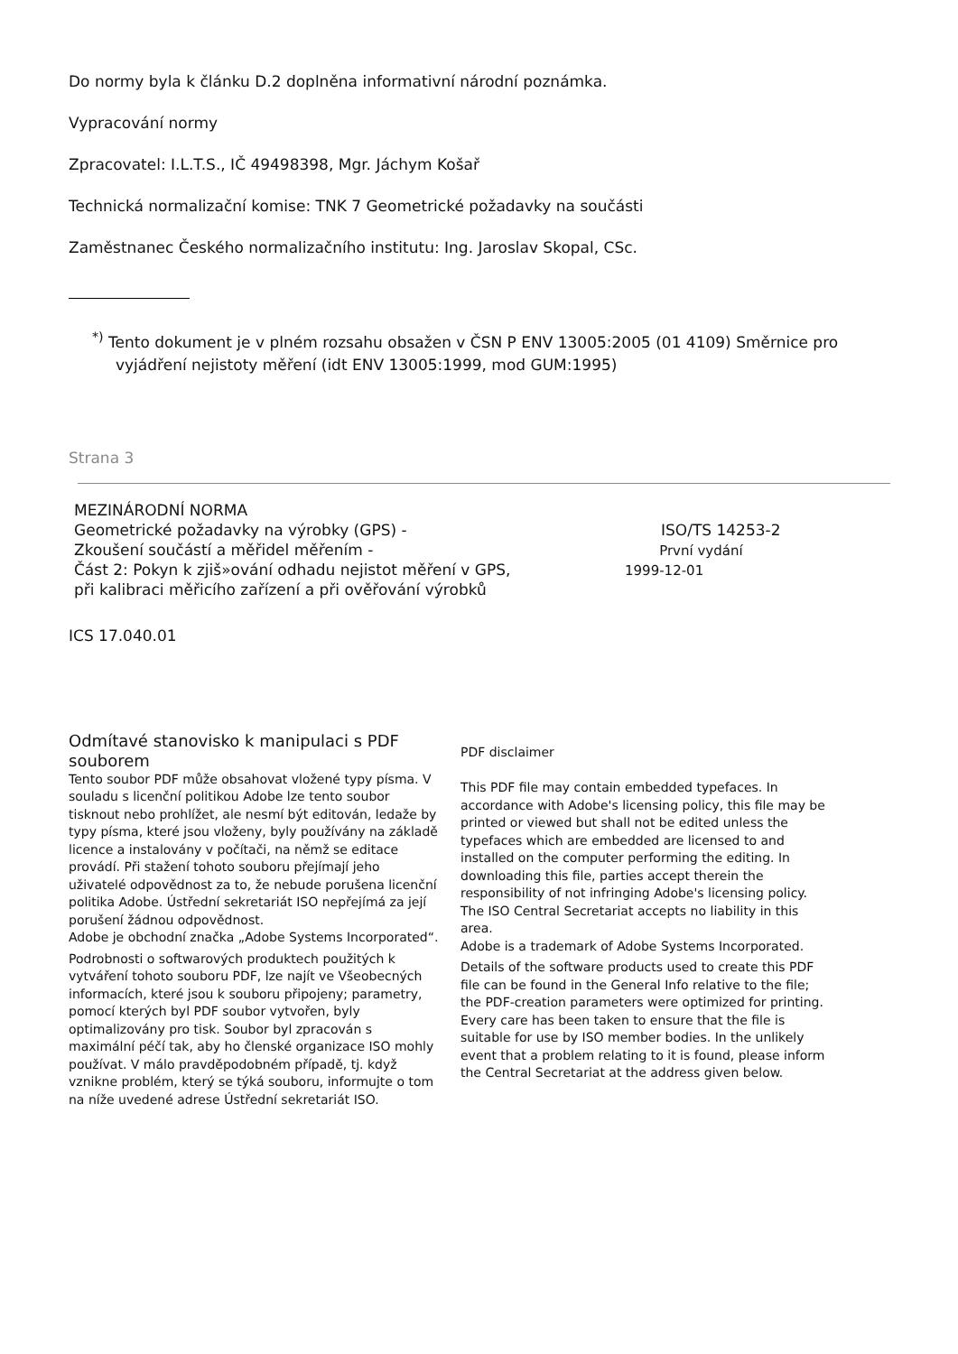Do normy byla k článku D.2 doplněna informativní národní poznámka.
Vypracování normy
Zpracovatel: I.L.T.S., IČ 49498398, Mgr. Jáchym Košař
Technická normalizační komise: TNK 7 Geometrické požadavky na součásti
Zaměstnanec Českého normalizačního institutu: Ing. Jaroslav Skopal, CSc.
<sup>*)</sup> Tento dokument je v plném rozsahu obsažen v ČSN P ENV 13005:2005 (01 4109) Směrnice pro
vyjádření nejistoty měření (idt ENV 13005:1999, mod GUM:1995)
Strana 3
MEZINÁRODNÍ NORMA
Geometrické požadavky na výrobky (GPS) -
Zkoušení součástí a měřidel měřením -
Část 2: Pokyn k zjiš»ování odhadu nejistot měření v GPS,
při kalibraci měřicího zařízení a při ověřování výrobků
ISO/TS 14253-2
První vydání
1999-12-01
ICS 17.040.01
Odmítavé stanovisko k manipulaci s PDF souborem
Tento soubor PDF může obsahovat vložené typy písma. V souladu s licenční politikou Adobe lze tento soubor tisknout nebo prohlížet, ale nesmí být editován, ledaže by typy písma, které jsou vloženy, byly používány na základě licence a instalovány v počítači, na němž se editace provádí. Při stažení tohoto souboru přejímají jeho uživatelé odpovědnost za to, že nebude porušena licenční politika Adobe. Ústřední sekretariát ISO nepřejímá za její porušení žádnou odpovědnost.
Adobe je obchodní značka „Adobe Systems Incorporated“.
Podrobnosti o softwarových produktech použitých k vytváření tohoto souboru PDF, lze najít ve Všeobecných informacích, které jsou k souboru připojeny; parametry, pomocí kterých byl PDF soubor vytvořen, byly optimalizovány pro tisk. Soubor byl zpracován s maximální péčí tak, aby ho členské organizace ISO mohly používat. V málo pravděpodobném případě, tj. když vznikne problém, který se týká souboru, informujte o tom na níže uvedené adrese Ústřední sekretariát ISO.
PDF disclaimer
This PDF file may contain embedded typefaces. In accordance with Adobe's licensing policy, this file may be printed or viewed but shall not be edited unless the typefaces which are embedded are licensed to and installed on the computer performing the editing. In downloading this file, parties accept therein the responsibility of not infringing Adobe's licensing policy. The ISO Central Secretariat accepts no liability in this area.
Adobe is a trademark of Adobe Systems Incorporated.
Details of the software products used to create this PDF file can be found in the General Info relative to the file; the PDF-creation parameters were optimized for printing. Every care has been taken to ensure that the file is suitable for use by ISO member bodies. In the unlikely event that a problem relating to it is found, please inform the Central Secretariat at the address given below.